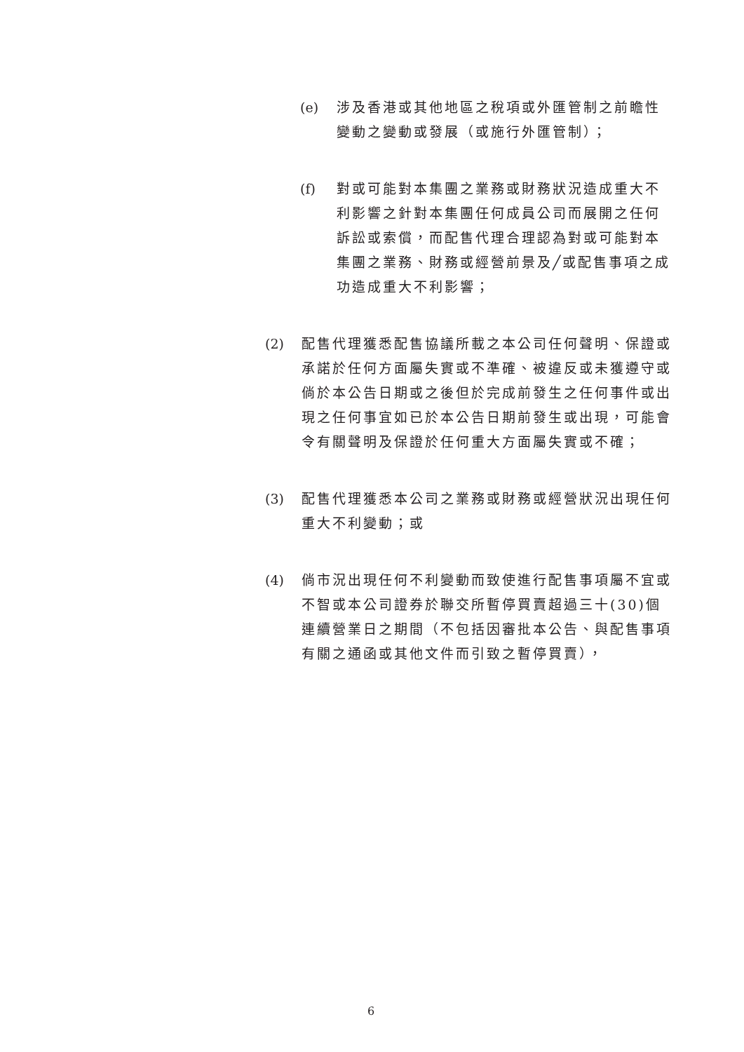(e) 涉及香港或其他地區之稅項或外匯管制之前瞻性變動之變動或發展（或施行外匯管制）；
(f) 對或可能對本集團之業務或財務狀況造成重大不利影響之針對本集團任何成員公司而展開之任何訴訟或索償，而配售代理合理認為對或可能對本集團之業務、財務或經營前景及╱或配售事項之成功造成重大不利影響；
(2) 配售代理獲悉配售協議所載之本公司任何聲明、保證或承諾於任何方面屬失實或不準確、被違反或未獲遵守或倘於本公告日期或之後但於完成前發生之任何事件或出現之任何事宜如已於本公告日期前發生或出現，可能會令有關聲明及保證於任何重大方面屬失實或不確；
(3) 配售代理獲悉本公司之業務或財務或經營狀況出現任何重大不利變動；或
(4) 倘市況出現任何不利變動而致使進行配售事項屬不宜或不智或本公司證券於聯交所暫停買賣超過三十(30)個連續營業日之期間（不包括因審批本公告、與配售事項有關之通函或其他文件而引致之暫停買賣），
6